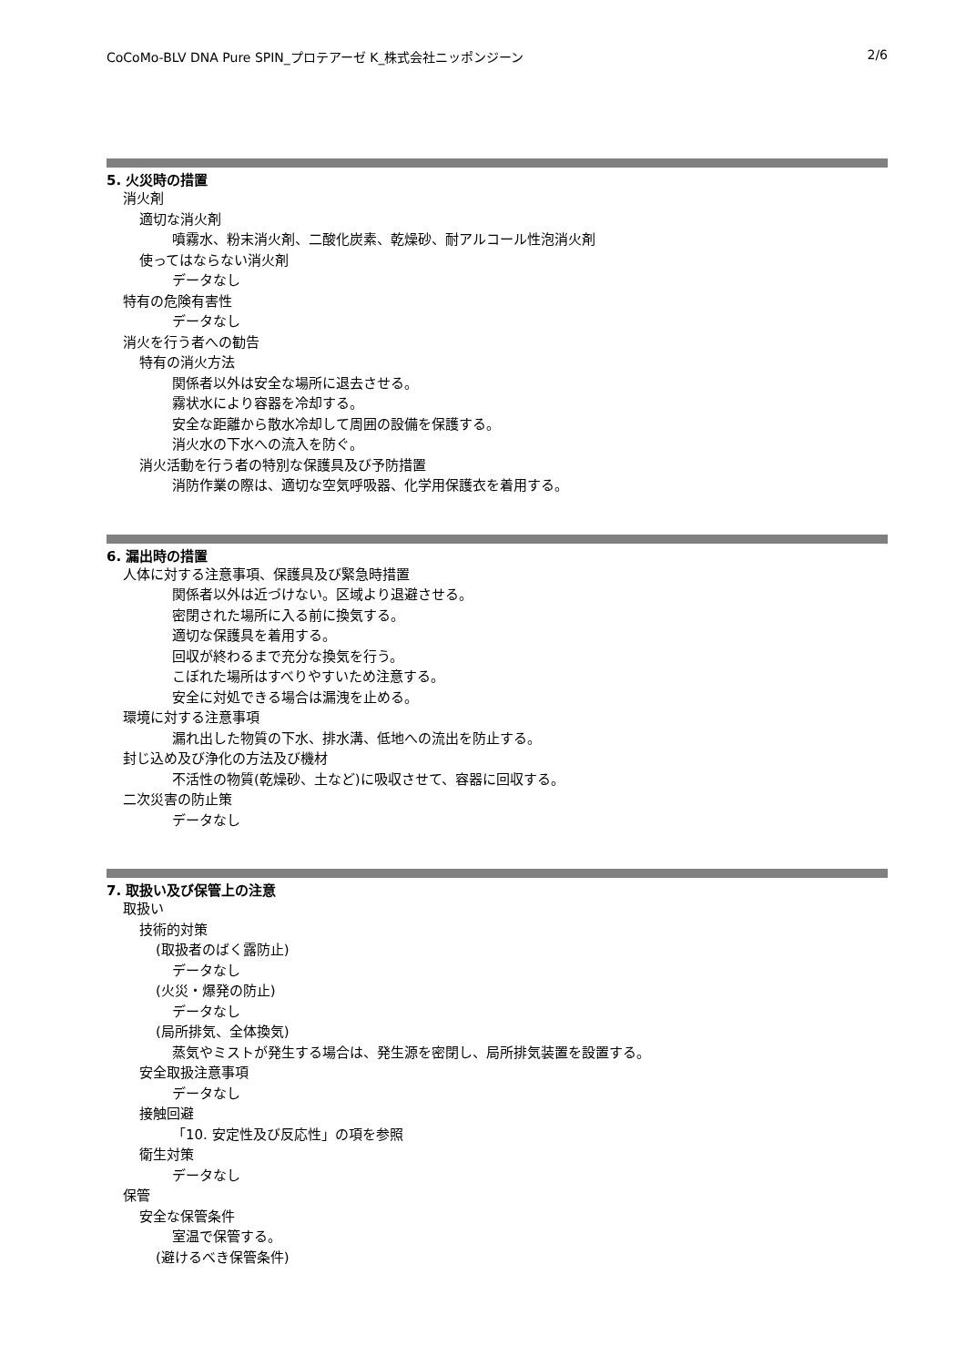CoCoMo-BLV DNA Pure SPIN_プロテアーゼ K_株式会社ニッポンジーン 2/6
5. 火災時の措置
消火剤
適切な消火剤
噴霧水、粉末消火剤、二酸化炭素、乾燥砂、耐アルコール性泡消火剤
使ってはならない消火剤
データなし
特有の危険有害性
データなし
消火を行う者への勧告
特有の消火方法
関係者以外は安全な場所に退去させる。
霧状水により容器を冷却する。
安全な距離から散水冷却して周囲の設備を保護する。
消火水の下水への流入を防ぐ。
消火活動を行う者の特別な保護具及び予防措置
消防作業の際は、適切な空気呼吸器、化学用保護衣を着用する。
6. 漏出時の措置
人体に対する注意事項、保護具及び緊急時措置
関係者以外は近づけない。区域より退避させる。
密閉された場所に入る前に換気する。
適切な保護具を着用する。
回収が終わるまで充分な換気を行う。
こぼれた場所はすべりやすいため注意する。
安全に対処できる場合は漏洩を止める。
環境に対する注意事項
漏れ出した物質の下水、排水溝、低地への流出を防止する。
封じ込め及び浄化の方法及び機材
不活性の物質(乾燥砂、土など)に吸収させて、容器に回収する。
二次災害の防止策
データなし
7. 取扱い及び保管上の注意
取扱い
技術的対策
(取扱者のばく露防止)
データなし
(火災・爆発の防止)
データなし
(局所排気、全体換気)
蒸気やミストが発生する場合は、発生源を密閉し、局所排気装置を設置する。
安全取扱注意事項
データなし
接触回避
「10. 安定性及び反応性」の項を参照
衛生対策
データなし
保管
安全な保管条件
室温で保管する。
(避けるべき保管条件)